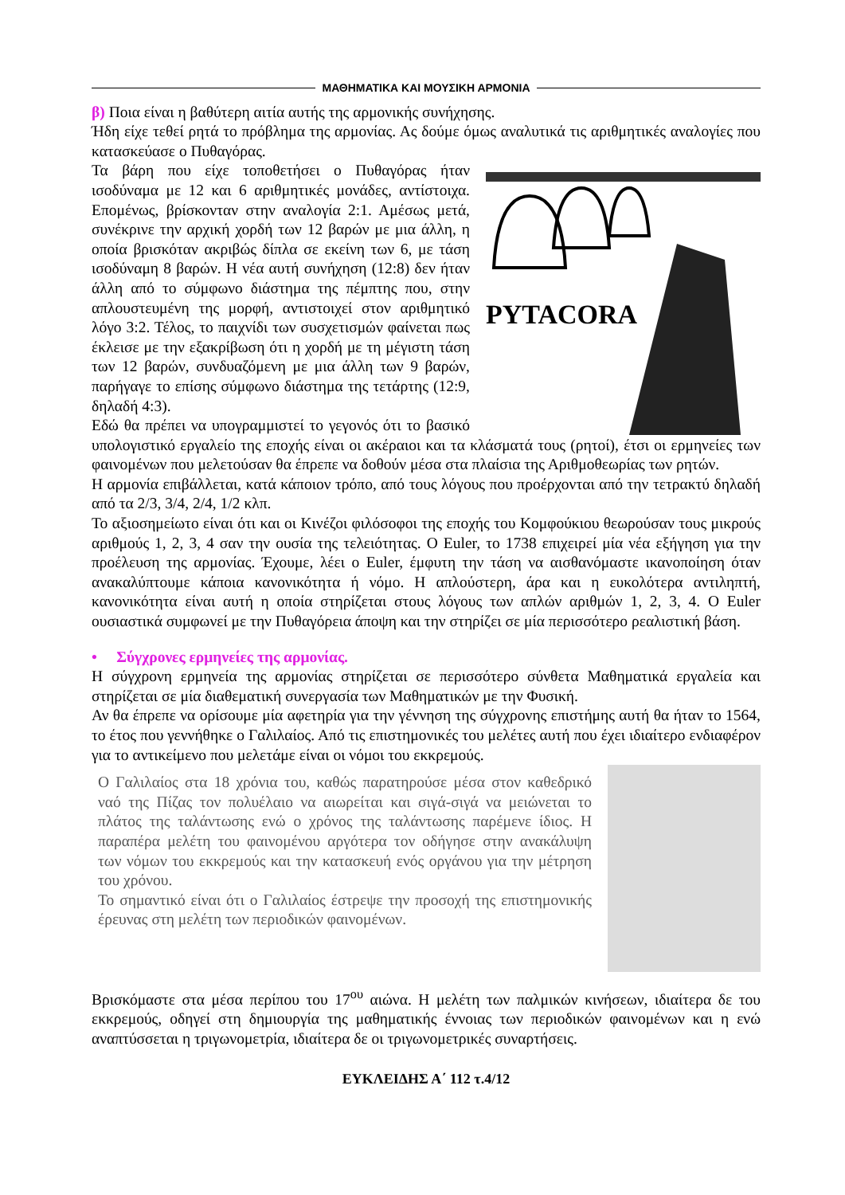ΜΑΘΗΜΑΤΙΚΑ ΚΑΙ ΜΟΥΣΙΚΗ ΑΡΜΟΝΙΑ
β) Ποια είναι η βαθύτερη αιτία αυτής της αρμονικής συνήχησης.
Ήδη είχε τεθεί ρητά το πρόβλημα της αρμονίας. Ας δούμε όμως αναλυτικά τις αριθμητικές αναλογίες που κατασκεύασε ο Πυθαγόρας.
PYTACORA
Τα βάρη που είχε τοποθετήσει ο Πυθαγόρας ήταν ισοδύναμα με 12 και 6 αριθμητικές μονάδες, αντίστοιχα. Επομένως, βρίσκονταν στην αναλογία 2:1. Αμέσως μετά, συνέκρινε την αρχική χορδή των 12 βαρών με μια άλλη, η οποία βρισκόταν ακριβώς δίπλα σε εκείνη των 6, με τάση ισοδύναμη 8 βαρών. Η νέα αυτή συνήχηση (12:8) δεν ήταν άλλη από το σύμφωνο διάστημα της πέμπτης που, στην απλουστευμένη της μορφή, αντιστοιχεί στον αριθμητικό λόγο 3:2. Τέλος, το παιχνίδι των συσχετισμών φαίνεται πως έκλεισε με την εξακρίβωση ότι η χορδή με τη μέγιστη τάση των 12 βαρών, συνδυαζόμενη με μια άλλη των 9 βαρών, παρήγαγε το επίσης σύμφωνο διάστημα της τετάρτης (12:9, δηλαδή 4:3).
Εδώ θα πρέπει να υπογραμμιστεί το γεγονός ότι το βασικό υπολογιστικό εργαλείο της εποχής είναι οι ακέραιοι και τα κλάσματά τους (ρητοί), έτσι οι ερμηνείες των φαινομένων που μελετούσαν θα έπρεπε να δοθούν μέσα στα πλαίσια της Αριθμοθεωρίας των ρητών.
Η αρμονία επιβάλλεται, κατά κάποιον τρόπο, από τους λόγους που προέρχονται από την τετρακτύ δηλαδή από τα 2/3, 3/4, 2/4, 1/2 κλπ.
Το αξιοσημείωτο είναι ότι και οι Κινέζοι φιλόσοφοι της εποχής του Κομφούκιου θεωρούσαν τους μικρούς αριθμούς 1, 2, 3, 4 σαν την ουσία της τελειότητας. Ο Euler, το 1738 επιχειρεί μία νέα εξήγηση για την προέλευση της αρμονίας. Έχουμε, λέει ο Euler, έμφυτη την τάση να αισθανόμαστε ικανοποίηση όταν ανακαλύπτουμε κάποια κανονικότητα ή νόμο. Η απλούστερη, άρα και η ευκολότερα αντιληπτή, κανονικότητα είναι αυτή η οποία στηρίζεται στους λόγους των απλών αριθμών 1, 2, 3, 4. Ο Euler ουσιαστικά συμφωνεί με την Πυθαγόρεια άποψη και την στηρίζει σε μία περισσότερο ρεαλιστική βάση.
• Σύγχρονες ερμηνείες της αρμονίας.
Η σύγχρονη ερμηνεία της αρμονίας στηρίζεται σε περισσότερο σύνθετα Μαθηματικά εργαλεία και στηρίζεται σε μία διαθεματική συνεργασία των Μαθηματικών με την Φυσική.
Αν θα έπρεπε να ορίσουμε μία αφετηρία για την γέννηση της σύγχρονης επιστήμης αυτή θα ήταν το 1564, το έτος που γεννήθηκε ο Γαλιλαίος. Από τις επιστημονικές του μελέτες αυτή που έχει ιδιαίτερο ενδιαφέρον για το αντικείμενο που μελετάμε είναι οι νόμοι του εκκρεμούς.
Ο Γαλιλαίος στα 18 χρόνια του, καθώς παρατηρούσε μέσα στον καθεδρικό ναό της Πίζας τον πολυέλαιο να αιωρείται και σιγά-σιγά να μειώνεται το πλάτος της ταλάντωσης ενώ ο χρόνος της ταλάντωσης παρέμενε ίδιος. Η παραπέρα μελέτη του φαινομένου αργότερα τον οδήγησε στην ανακάλυψη των νόμων του εκκρεμούς και την κατασκευή ενός οργάνου για την μέτρηση του χρόνου.
Το σημαντικό είναι ότι ο Γαλιλαίος έστρεψε την προσοχή της επιστημονικής έρευνας στη μελέτη των περιοδικών φαινομένων.
Βρισκόμαστε στα μέσα περίπου του 17<sup>ου</sup> αιώνα. Η μελέτη των παλμικών κινήσεων, ιδιαίτερα δε του εκκρεμούς, οδηγεί στη δημιουργία της μαθηματικής έννοιας των περιοδικών φαινομένων και η ενώ αναπτύσσεται η τριγωνομετρία, ιδιαίτερα δε οι τριγωνομετρικές συναρτήσεις.
ΕΥΚΛΕΙΔΗΣ Α΄ 112 τ.4/12